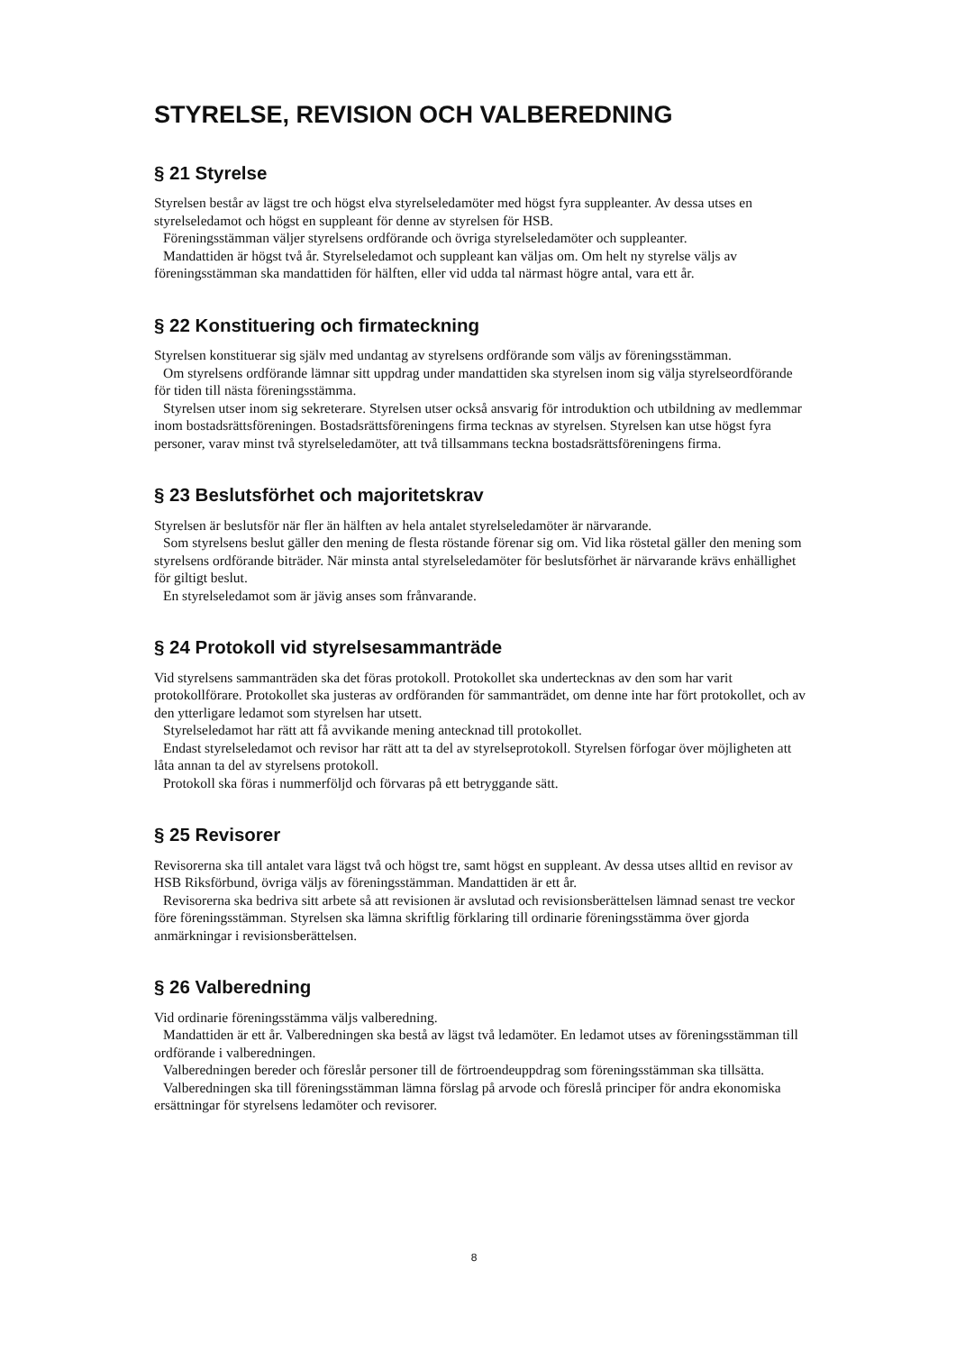STYRELSE, REVISION OCH VALBEREDNING
§ 21 Styrelse
Styrelsen består av lägst tre och högst elva styrelseledamöter med högst fyra suppleanter. Av dessa utses en styrelseledamot och högst en suppleant för denne av styrelsen för HSB.
Föreningsstämman väljer styrelsens ordförande och övriga styrelseledamöter och suppleanter.
Mandattiden är högst två år. Styrelseledamot och suppleant kan väljas om. Om helt ny styrelse väljs av föreningsstämman ska mandattiden för hälften, eller vid udda tal närmast högre antal, vara ett år.
§ 22 Konstituering och firmateckning
Styrelsen konstituerar sig själv med undantag av styrelsens ordförande som väljs av föreningsstämman.
Om styrelsens ordförande lämnar sitt uppdrag under mandattiden ska styrelsen inom sig välja styrelseordförande för tiden till nästa föreningsstämma.
Styrelsen utser inom sig sekreterare. Styrelsen utser också ansvarig för introduktion och utbildning av medlemmar inom bostadsrättsföreningen. Bostadsrättsföreningens firma tecknas av styrelsen. Styrelsen kan utse högst fyra personer, varav minst två styrelseledamöter, att två tillsammans teckna bostadsrättsföreningens firma.
§ 23 Beslutsförhet och majoritetskrav
Styrelsen är beslutsför när fler än hälften av hela antalet styrelseledamöter är närvarande.
Som styrelsens beslut gäller den mening de flesta röstande förenar sig om. Vid lika röstetal gäller den mening som styrelsens ordförande biträder. När minsta antal styrelseledamöter för beslutsförhet är närvarande krävs enhällighet för giltigt beslut.
En styrelseledamot som är jävig anses som frånvarande.
§ 24 Protokoll vid styrelsesammanträde
Vid styrelsens sammanträden ska det föras protokoll. Protokollet ska undertecknas av den som har varit protokollförare. Protokollet ska justeras av ordföranden för sammanträdet, om denne inte har fört protokollet, och av den ytterligare ledamot som styrelsen har utsett.
Styrelseledamot har rätt att få avvikande mening antecknad till protokollet.
Endast styrelseledamot och revisor har rätt att ta del av styrelseprotokoll. Styrelsen förfogar över möjligheten att låta annan ta del av styrelsens protokoll.
Protokoll ska föras i nummerföljd och förvaras på ett betryggande sätt.
§ 25 Revisorer
Revisorerna ska till antalet vara lägst två och högst tre, samt högst en suppleant. Av dessa utses alltid en revisor av HSB Riksförbund, övriga väljs av föreningsstämman. Mandattiden är ett år.
Revisorerna ska bedriva sitt arbete så att revisionen är avslutad och revisionsberättelsen lämnad senast tre veckor före föreningsstämman. Styrelsen ska lämna skriftlig förklaring till ordinarie föreningsstämma över gjorda anmärkningar i revisionsberättelsen.
§ 26 Valberedning
Vid ordinarie föreningsstämma väljs valberedning.
Mandattiden är ett år. Valberedningen ska bestå av lägst två ledamöter. En ledamot utses av föreningsstämman till ordförande i valberedningen.
Valberedningen bereder och föreslår personer till de förtroendeuppdrag som föreningsstämman ska tillsätta.
Valberedningen ska till föreningsstämman lämna förslag på arvode och föreslå principer för andra ekonomiska ersättningar för styrelsens ledamöter och revisorer.
8